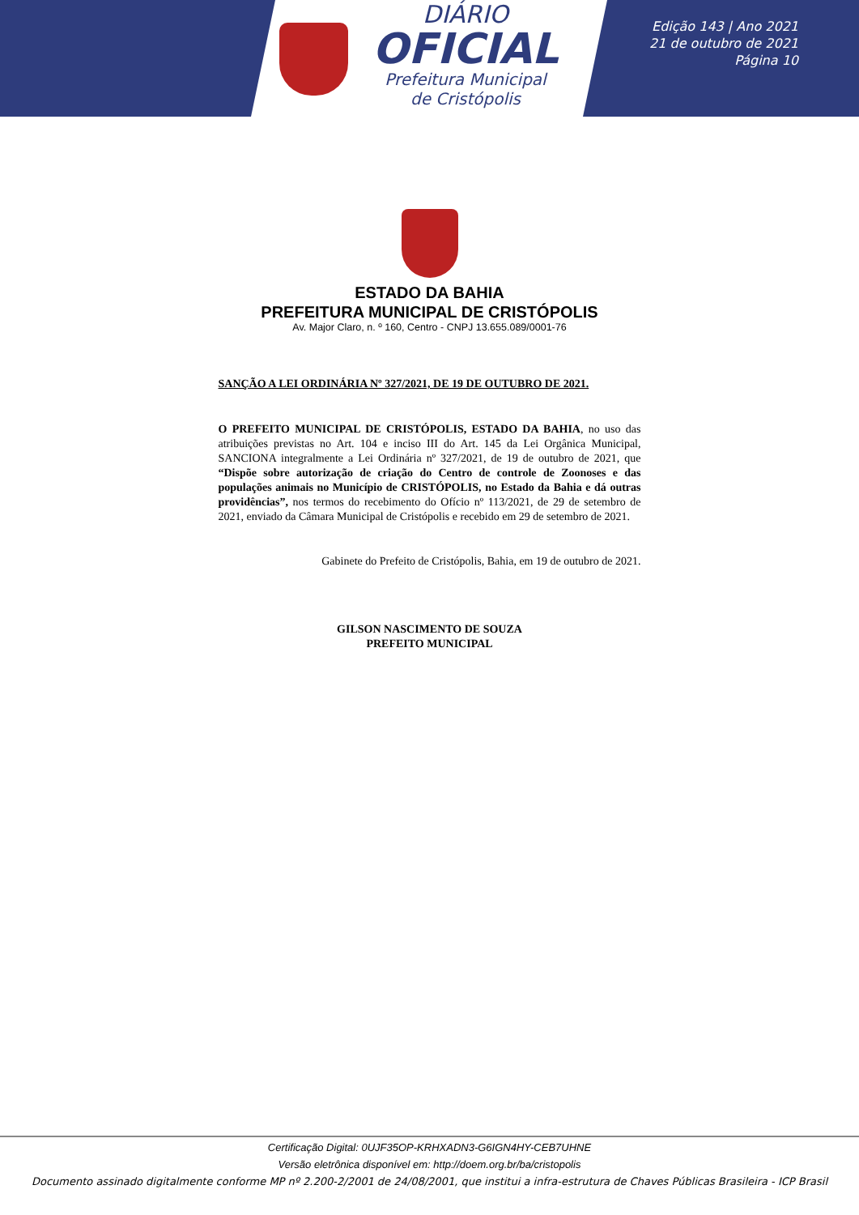DIÁRIO
OFICIAL
Prefeitura Municipal
de Cristópolis
Edição 143 | Ano 2021
21 de outubro de 2021
Página 10
ESTADO DA BAHIA
PREFEITURA MUNICIPAL DE CRISTÓPOLIS
Av. Major Claro, n. º 160, Centro - CNPJ 13.655.089/0001-76
SANÇÃO A LEI ORDINÁRIA Nº 327/2021, DE 19 DE OUTUBRO DE 2021.
O PREFEITO MUNICIPAL DE CRISTÓPOLIS, ESTADO DA BAHIA, no uso das atribuições previstas no Art. 104 e inciso III do Art. 145 da Lei Orgânica Municipal, SANCIONA integralmente a Lei Ordinária nº 327/2021, de 19 de outubro de 2021, que “Dispõe sobre autorização de criação do Centro de controle de Zoonoses e das populações animais no Município de CRISTÓPOLIS, no Estado da Bahia e dá outras providências”, nos termos do recebimento do Ofício nº 113/2021, de 29 de setembro de 2021, enviado da Câmara Municipal de Cristópolis e recebido em 29 de setembro de 2021.
Gabinete do Prefeito de Cristópolis, Bahia, em 19 de outubro de 2021.
GILSON NASCIMENTO DE SOUZA
PREFEITO MUNICIPAL
Certificação Digital: 0UJF35OP-KRHXADN3-G6IGN4HY-CEB7UHNE
Versão eletrônica disponível em: http://doem.org.br/ba/cristopolis
Documento assinado digitalmente conforme MP nº 2.200-2/2001 de 24/08/2001, que institui a infra-estrutura de Chaves Públicas Brasileira - ICP Brasil